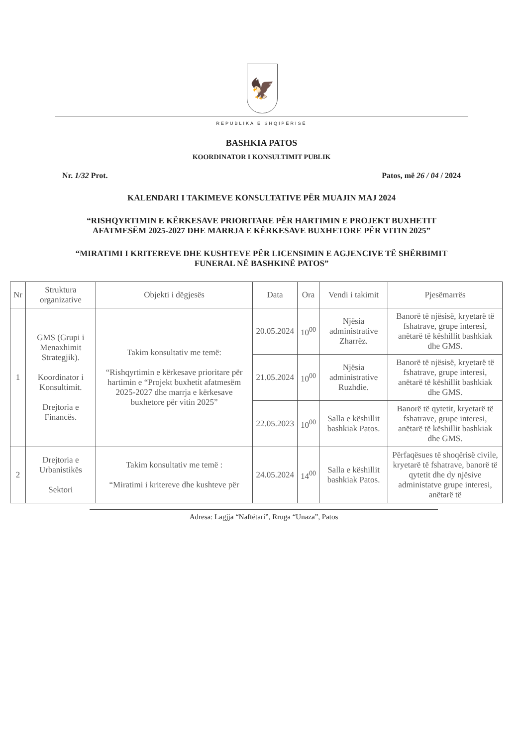🦅
REPUBLIKA E SHQIPËRISË
BASHKIA PATOS
KOORDINATOR I KONSULTIMIT PUBLIK
Nr. 1/32 Prot. Patos, më 26 / 04 / 2024
KALENDARI I TAKIMEVE KONSULTATIVE PËR MUAJIN MAJ 2024
“RISHQYRTIMIN E KËRKESAVE PRIORITARE PËR HARTIMIN E PROJEKT BUXHETIT AFATMESËM 2025-2027 DHE MARRJA E KËRKESAVE BUXHETORE PËR VITIN 2025”
“MIRATIMI I KRITEREVE DHE KUSHTEVE PËR LICENSIMIN E AGJENCIVE TË SHËRBIMIT FUNERAL NË BASHKINË PATOS”
| Nr | Struktura organizative | Objekti i dëgjesës | Data | Ora | Vendi i takimit | Pjesëmarrës |
| --- | --- | --- | --- | --- | --- | --- |
| 1 | GMS (Grupi i Menaxhimit Strategjik). Koordinator i Konsultimit. Drejtoria e Financës. | Takim konsultativ me temë: “Rishqyrtimin e kërkesave prioritare për hartimin e “Projekt buxhetit afatmesëm 2025-2027 dhe marrja e kërkesave buxhetore për vitin 2025” | 20.05.2024 | 10<sup>00</sup> | Njësia administrative Zharrëz. | Banorë të njësisë, kryetarë të fshatrave, grupe interesi, anëtarë të këshillit bashkiak dhe GMS. |
| | | | 21.05.2024 | 10<sup>00</sup> | Njësia administrative Ruzhdie. | Banorë të njësisë, kryetarë të fshatrave, grupe interesi, anëtarë të këshillit bashkiak dhe GMS. |
| | | | 22.05.2023 | 10<sup>00</sup> | Salla e këshillit bashkiak Patos. | Banorë të qytetit, kryetarë të fshatrave, grupe interesi, anëtarë të këshillit bashkiak dhe GMS. |
| 2 | Drejtoria e Urbanistikës Sektori | Takim konsultativ me temë : “Miratimi i kritereve dhe kushteve për | 24.05.2024 | 14<sup>00</sup> | Salla e këshillit bashkiak Patos. | Përfaqësues të shoqërisë civile, kryetarë të fshatrave, banorë të qytetit dhe dy njësive administatve grupe interesi, anëtarë të |
Adresa: Lagjja “Naftëtari”, Rruga “Unaza”, Patos